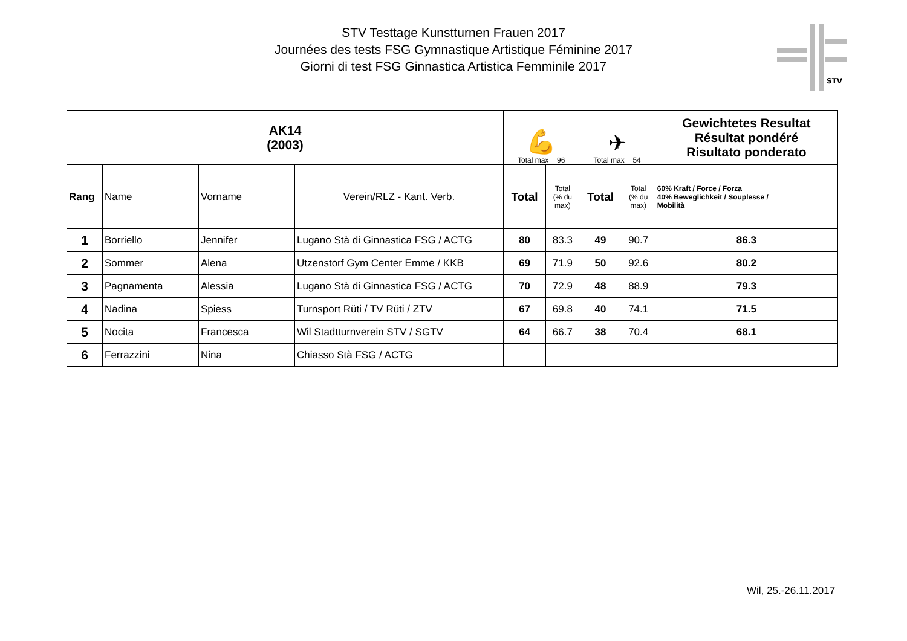STV Testtage Kunstturnen Frauen 2017
Journées des tests FSG Gymnastique Artistique Féminine 2017
Giorni di test FSG Ginnastica Artistica Femminile 2017
STV
| AK14 (2003) | | | | 💪 Total max = 96 | | ✈ Total max = 54 | | Gewichtetes Resultat Résultat pondéré Risultato ponderato |
| Rang | Name | Vorname | Verein/RLZ - Kant. Verb. | Total | Total (% du max) | Total | Total (% du max) | 60% Kraft / Force / Forza 40% Beweglichkeit / Souplesse / Mobilità |
| 1 | Borriello | Jennifer | Lugano Stà di Ginnastica FSG / ACTG | 80 | 83.3 | 49 | 90.7 | 86.3 |
| 2 | Sommer | Alena | Utzenstorf Gym Center Emme / KKB | 69 | 71.9 | 50 | 92.6 | 80.2 |
| 3 | Pagnamenta | Alessia | Lugano Stà di Ginnastica FSG / ACTG | 70 | 72.9 | 48 | 88.9 | 79.3 |
| 4 | Nadina | Spiess | Turnsport Rüti / TV Rüti / ZTV | 67 | 69.8 | 40 | 74.1 | 71.5 |
| 5 | Nocita | Francesca | Wil Stadtturnverein STV / SGTV | 64 | 66.7 | 38 | 70.4 | 68.1 |
| 6 | Ferrazzini | Nina | Chiasso Stà FSG / ACTG | | | | | |
Wil, 25.-26.11.2017